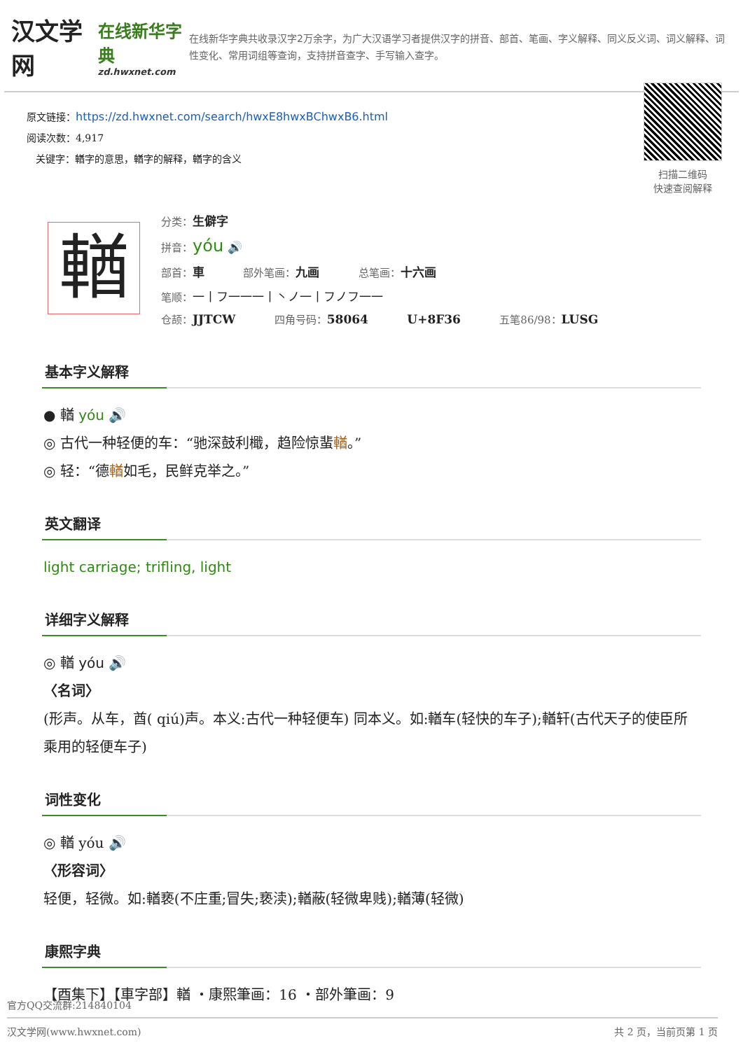汉文学网
在线新华字典
zd.hwxnet.com
在线新华字典共收录汉字2万余字，为广大汉语学习者提供汉字的拼音、部首、笔画、字义解释、同义反义词、词义解释、词性变化、常用词组等查询，支持拼音查字、手写输入查字。
原文链接：https://zd.hwxnet.com/search/hwxE8hwxBChwxB6.html
阅读次数：4,917
关键字：輶字的意思，輶字的解释，輶字的含义
扫描二维码
快速查阅解释
輶
分类：生僻字
拼音：yóu 🔊
部首：車 部外笔画：九画 总笔画：十六画
笔顺：一丨フ一一一丨丶ノ一丨フノフ一一
仓颉：JJTCW 四角号码：58064 U+8F36 五笔86/98：LUSG
基本字义解释
● 輶 yóu 🔊
◎ 古代一种轻便的车：“驰深鼓利檝，趋险惊蜚輶。”
◎ 轻：“德輶如毛，民鲜克举之。”
英文翻译
light carriage; trifling, light
详细字义解释
◎ 輶 yóu 🔊
〈名词〉
(形声。从车，酋( qiú)声。本义:古代一种轻便车) 同本义。如:輶车(轻快的车子);輶轩(古代天子的使臣所乘用的轻便车子)
词性变化
◎ 輶 yóu 🔊
〈形容词〉
轻便，轻微。如:輶亵(不庄重;冒失;亵渎);輶蔽(轻微卑贱);輶薄(轻微)
康熙字典
【酉集下】【車字部】輶 ・康熙筆画：16 ・部外筆画：9
官方QQ交流群:214840104
汉文学网(www.hwxnet.com) 共 2 页，当前页第 1 页